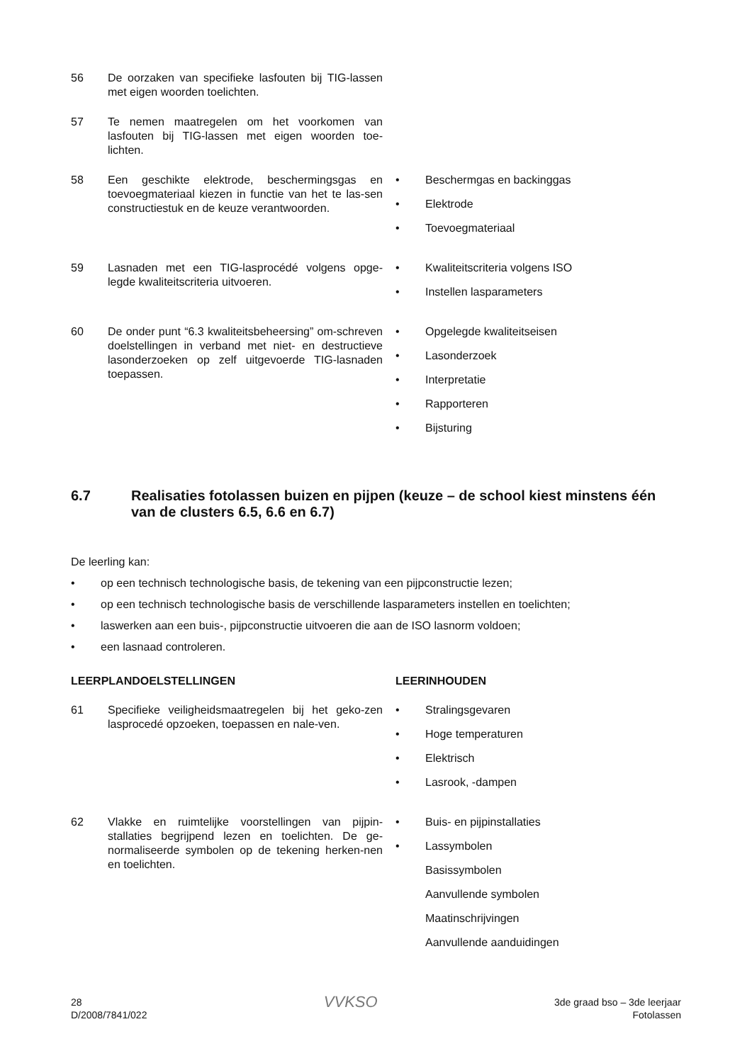56 De oorzaken van specifieke lasfouten bij TIG-lassen met eigen woorden toelichten.
57 Te nemen maatregelen om het voorkomen van lasfouten bij TIG-lassen met eigen woorden toe-lichten.
58 Een geschikte elektrode, beschermingsgas en toevoegmateriaal kiezen in functie van het te las-sen constructiestuk en de keuze verantwoorden.
• Beschermgas en backinggas
• Elektrode
• Toevoegmateriaal
59 Lasnaden met een TIG-lasprocédé volgens opge-legde kwaliteitscriteria uitvoeren.
• Kwaliteitscriteria volgens ISO
• Instellen lasparameters
60 De onder punt “6.3 kwaliteitsbeheersing” om-schreven doelstellingen in verband met niet- en destructieve lasonderzoeken op zelf uitgevoerde TIG-lasnaden toepassen.
• Opgelegde kwaliteitseisen
• Lasonderzoek
• Interpretatie
• Rapporteren
• Bijsturing
6.7 Realisaties fotolassen buizen en pijpen (keuze – de school kiest minstens één van de clusters 6.5, 6.6 en 6.7)
De leerling kan:
• op een technisch technologische basis, de tekening van een pijpconstructie lezen;
• op een technisch technologische basis de verschillende lasparameters instellen en toelichten;
• laswerken aan een buis-, pijpconstructie uitvoeren die aan de ISO lasnorm voldoen;
• een lasnaad controleren.
LEERPLANDOELSTELLINGEN LEERINHOUDEN
61 Specifieke veiligheidsmaatregelen bij het geko-zen lasprocedé opzoeken, toepassen en nale-ven.
• Stralingsgevaren
• Hoge temperaturen
• Elektrisch
• Lasrook, -dampen
62 Vlakke en ruimtelijke voorstellingen van pijpin-stallaties begrijpend lezen en toelichten. De ge-normaliseerde symbolen op de tekening herken-nen en toelichten.
• Buis- en pijpinstallaties
• Lassymbolen
Basissymbolen
Aanvullende symbolen
Maatinschrijvingen
Aanvullende aanduidingen
28
D/2008/7841/022
VVKSO
3de graad bso – 3de leerjaar
Fotolassen